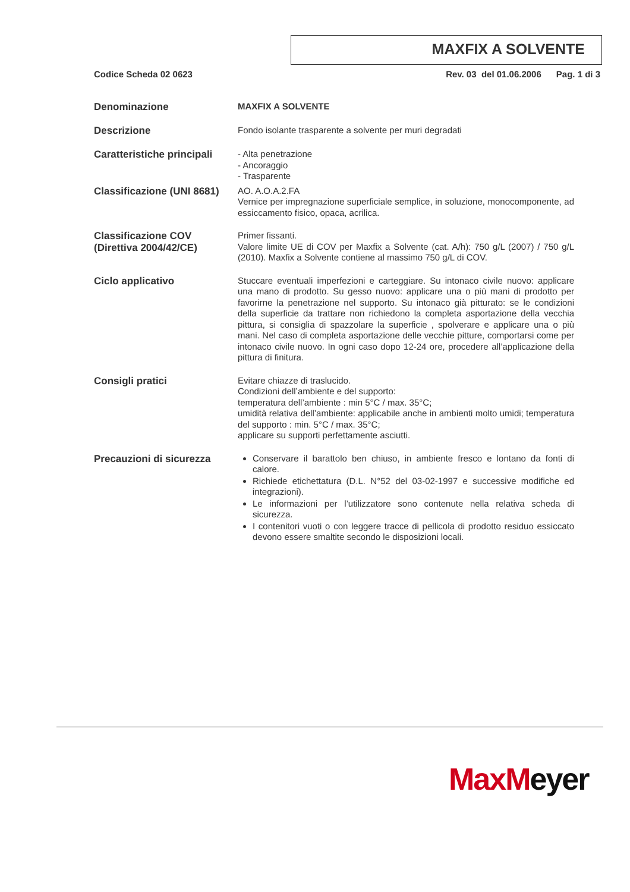MAXFIX A SOLVENTE
Codice Scheda 02 0623 Rev. 03 del 01.06.2006 Pag. 1 di 3
Denominazione
MAXFIX A SOLVENTE
Descrizione
Fondo isolante trasparente a solvente per muri degradati
Caratteristiche principali
- Alta penetrazione
- Ancoraggio
- Trasparente
Classificazione (UNI 8681)
AO. A.O.A.2.FA
Vernice per impregnazione superficiale semplice, in soluzione, monocomponente, ad essiccamento fisico, opaca, acrilica.
Classificazione COV (Direttiva 2004/42/CE)
Primer fissanti.
Valore limite UE di COV per Maxfix a Solvente (cat. A/h): 750 g/L (2007) / 750 g/L (2010). Maxfix a Solvente contiene al massimo 750 g/L di COV.
Ciclo applicativo
Stuccare eventuali imperfezioni e carteggiare. Su intonaco civile nuovo: applicare una mano di prodotto. Su gesso nuovo: applicare una o più mani di prodotto per favorirne la penetrazione nel supporto. Su intonaco già pitturato: se le condizioni della superficie da trattare non richiedono la completa asportazione della vecchia pittura, si consiglia di spazzolare la superficie , spolverare e applicare una o più mani. Nel caso di completa asportazione delle vecchie pitture, comportarsi come per intonaco civile nuovo. In ogni caso dopo 12-24 ore, procedere all’applicazione della pittura di finitura.
Consigli pratici
Evitare chiazze di traslucido.
Condizioni dell’ambiente e del supporto:
temperatura dell’ambiente : min 5°C / max. 35°C;
umidità relativa dell’ambiente: applicabile anche in ambienti molto umidi; temperatura del supporto : min. 5°C / max. 35°C;
applicare su supporti perfettamente asciutti.
Precauzioni di sicurezza
Conservare il barattolo ben chiuso, in ambiente fresco e lontano da fonti di calore.
Richiede etichettatura (D.L. N°52 del 03-02-1997 e successive modifiche ed integrazioni).
Le informazioni per l’utilizzatore sono contenute nella relativa scheda di sicurezza.
I contenitori vuoti o con leggere tracce di pellicola di prodotto residuo essiccato devono essere smaltite secondo le disposizioni locali.
Max Meyer